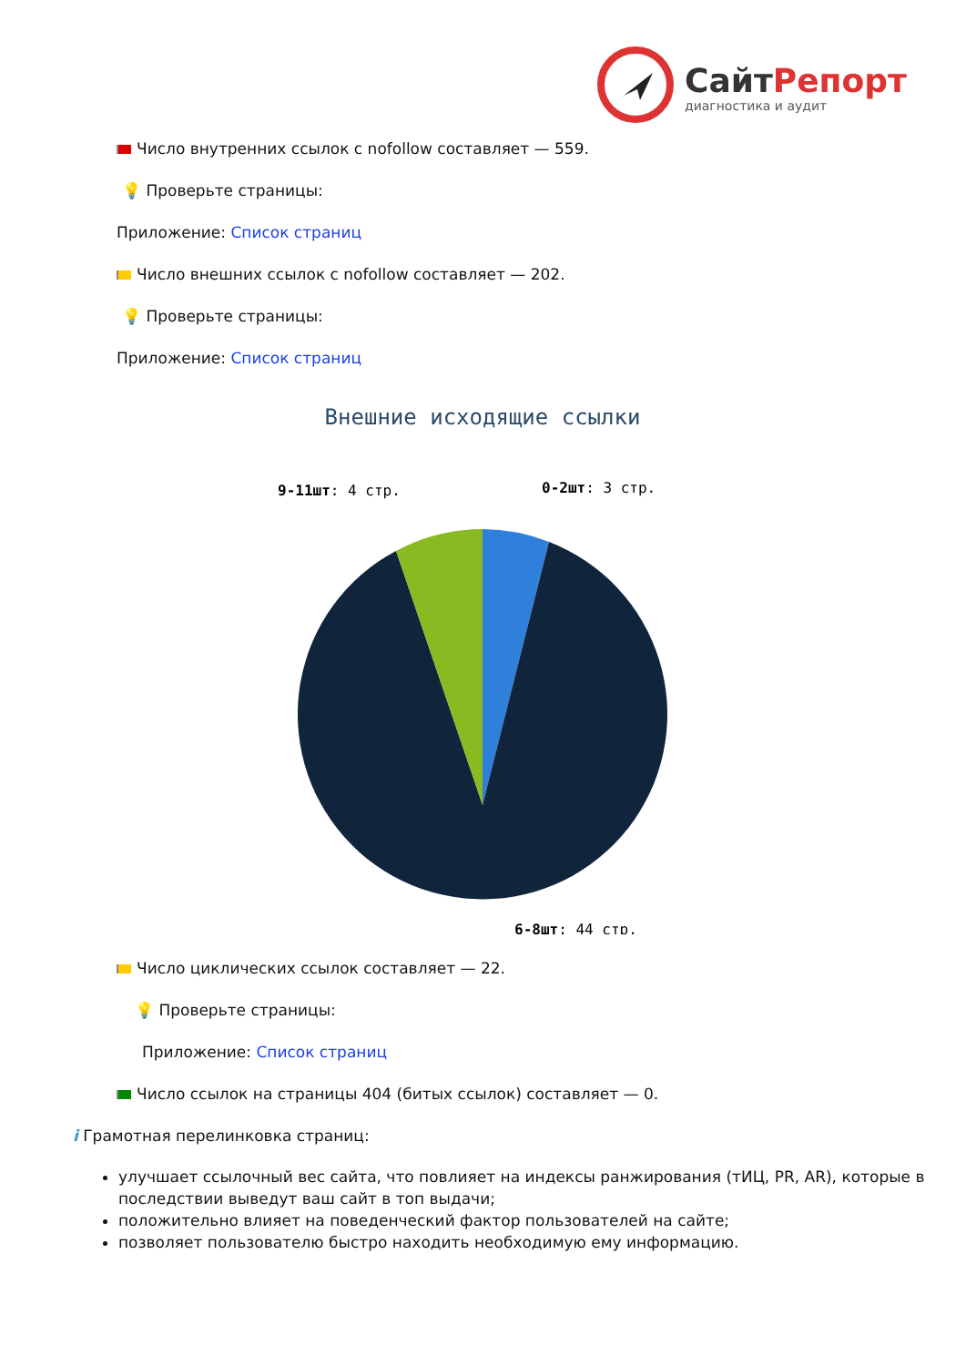СайтРепорт
диагностика и аудит
Число внутренних ссылок с nofollow составляет — 559.
💡 Проверьте страницы:
Приложение: Список страниц
Число внешних ссылок с nofollow составляет — 202.
💡 Проверьте страницы:
Приложение: Список страниц
Внешние исходящие ссылки
9-11шт: 4 стр.
0-2шт: 3 стр.
6-8шт: 44 стр.
Число циклических ссылок составляет — 22.
💡 Проверьте страницы:
Приложение: Список страниц
Число ссылок на страницы 404 (битых ссылок) составляет — 0.
i Грамотная перелинковка страниц:
улучшает ссылочный вес сайта, что повлияет на индексы ранжирования (тИЦ, PR, AR), которые в последствии выведут ваш сайт в топ выдачи;
положительно влияет на поведенческий фактор пользователей на сайте;
позволяет пользователю быстро находить необходимую ему информацию.